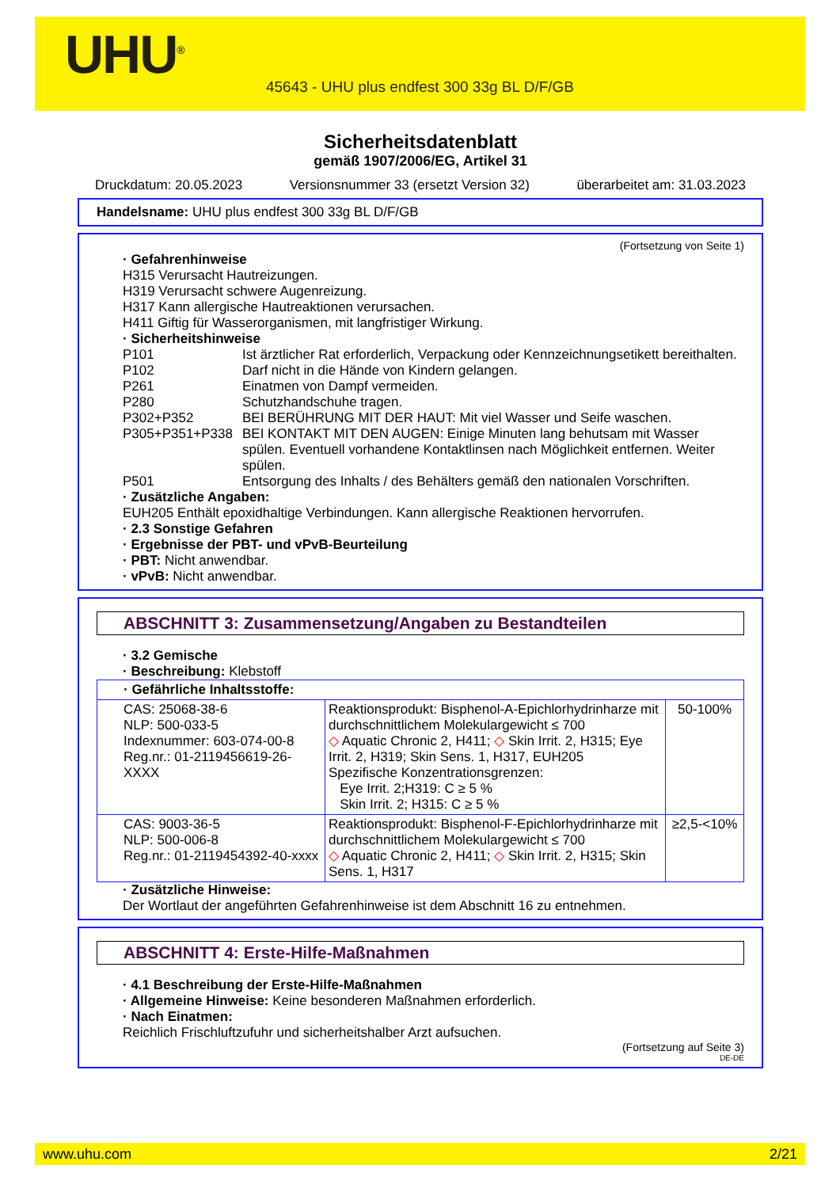UHU<sup>®</sup>
45643 - UHU plus endfest 300 33g BL D/F/GB
Sicherheitsdatenblatt
gemäß 1907/2006/EG, Artikel 31
Druckdatum: 20.05.2023 Versionsnummer 33 (ersetzt Version 32) überarbeitet am: 31.03.2023
Handelsname: UHU plus endfest 300 33g BL D/F/GB
(Fortsetzung von Seite 1)
· Gefahrenhinweise
H315 Verursacht Hautreizungen.
H319 Verursacht schwere Augenreizung.
H317 Kann allergische Hautreaktionen verursachen.
H411 Giftig für Wasserorganismen, mit langfristiger Wirkung.
· Sicherheitshinweise
P101 Ist ärztlicher Rat erforderlich, Verpackung oder Kennzeichnungsetikett bereithalten. P102 Darf nicht in die Hände von Kindern gelangen. P261 Einatmen von Dampf vermeiden. P280 Schutzhandschuhe tragen. P302+P352 BEI BERÜHRUNG MIT DER HAUT: Mit viel Wasser und Seife waschen. P305+P351+P338 BEI KONTAKT MIT DEN AUGEN: Einige Minuten lang behutsam mit Wasser spülen. Eventuell vorhandene Kontaktlinsen nach Möglichkeit entfernen. Weiter spülen. P501 Entsorgung des Inhalts / des Behälters gemäß den nationalen Vorschriften.
· Zusätzliche Angaben:
EUH205 Enthält epoxidhaltige Verbindungen. Kann allergische Reaktionen hervorrufen.
· 2.3 Sonstige Gefahren
· Ergebnisse der PBT- und vPvB-Beurteilung
· PBT: Nicht anwendbar.
· vPvB: Nicht anwendbar.
ABSCHNITT 3: Zusammensetzung/Angaben zu Bestandteilen
· 3.2 Gemische
· Beschreibung: Klebstoff
| · Gefährliche Inhaltsstoffe: | | |
| CAS: 25068-38-6 NLP: 500-033-5 Indexnummer: 603-074-00-8 Reg.nr.: 01-2119456619-26-XXXX | Reaktionsprodukt: Bisphenol-A-Epichlorhydrinharze mit durchschnittlichem Molekulargewicht ≤ 700 ◇ Aquatic Chronic 2, H411; ◇ Skin Irrit. 2, H315; Eye Irrit. 2, H319; Skin Sens. 1, H317, EUH205 Spezifische Konzentrationsgrenzen: Eye Irrit. 2;H319: C ≥ 5 % Skin Irrit. 2; H315: C ≥ 5 % | 50-100% |
| CAS: 9003-36-5 NLP: 500-006-8 Reg.nr.: 01-2119454392-40-xxxx | Reaktionsprodukt: Bisphenol-F-Epichlorhydrinharze mit durchschnittlichem Molekulargewicht ≤ 700 ◇ Aquatic Chronic 2, H411; ◇ Skin Irrit. 2, H315; Skin Sens. 1, H317 | ≥2,5-<10% |
· Zusätzliche Hinweise:
Der Wortlaut der angeführten Gefahrenhinweise ist dem Abschnitt 16 zu entnehmen.
ABSCHNITT 4: Erste-Hilfe-Maßnahmen
· 4.1 Beschreibung der Erste-Hilfe-Maßnahmen
· Allgemeine Hinweise: Keine besonderen Maßnahmen erforderlich.
· Nach Einatmen:
Reichlich Frischluftzufuhr und sicherheitshalber Arzt aufsuchen.
(Fortsetzung auf Seite 3)
DE-DE
www.uhu.com 2/21